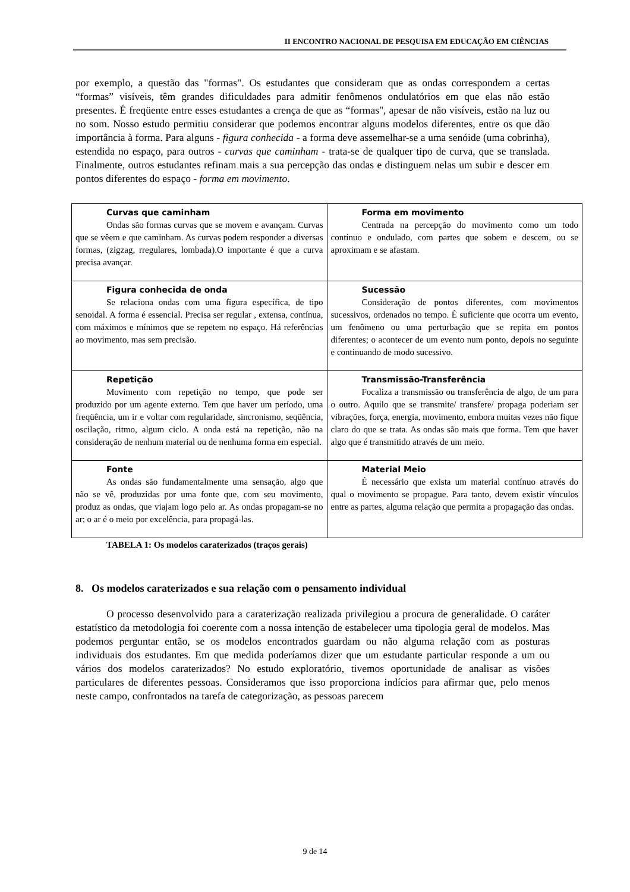II ENCONTRO NACIONAL DE PESQUISA EM EDUCAÇÃO EM CIÊNCIAS
por exemplo, a questão das "formas". Os estudantes que consideram que as ondas correspondem a certas “formas” visíveis, têm grandes dificuldades para admitir fenômenos ondulatórios em que elas não estão presentes. É freqüente entre esses estudantes a crença de que as “formas", apesar de não visíveis, estão na luz ou no som. Nosso estudo permitiu considerar que podemos encontrar alguns modelos diferentes, entre os que dão importância à forma. Para alguns - figura conhecida - a forma deve assemelhar-se a uma senóide (uma cobrinha), estendida no espaço, para outros - curvas que caminham - trata-se de qualquer tipo de curva, que se translada. Finalmente, outros estudantes refinam mais a sua percepção das ondas e distinguem nelas um subir e descer em pontos diferentes do espaço - forma em movimento.
| Curvas que caminham Ondas são formas curvas que se movem e avançam. Curvas que se vêem e que caminham. As curvas podem responder a diversas formas, (zigzag, rregulares, lombada).O importante é que a curva precisa avançar. | Forma em movimento Centrada na percepção do movimento como um todo contínuo e ondulado, com partes que sobem e descem, ou se aproximam e se afastam. |
| Figura conhecida de onda Se relaciona ondas com uma figura específica, de tipo senoidal. A forma é essencial. Precisa ser regular , extensa, contínua, com máximos e mínimos que se repetem no espaço. Há referências ao movimento, mas sem precisão. | Sucessão Consideração de pontos diferentes, com movimentos sucessivos, ordenados no tempo. É suficiente que ocorra um evento, um fenômeno ou uma perturbação que se repita em pontos diferentes; o acontecer de um evento num ponto, depois no seguinte e continuando de modo sucessivo. |
| Repetição Movimento com repetição no tempo, que pode ser produzido por um agente externo. Tem que haver um período, uma freqüência, um ir e voltar com regularidade, sincronismo, seqüência, oscilação, ritmo, algum ciclo. A onda está na repetição, não na consideração de nenhum material ou de nenhuma forma em especial. | Transmissão-Transferência Focaliza a transmissão ou transferência de algo, de um para o outro. Aquilo que se transmite/ transfere/ propaga poderiam ser vibrações, força, energia, movimento, embora muitas vezes não fique claro do que se trata. As ondas são mais que forma. Tem que haver algo que é transmitido através de um meio. |
| Fonte As ondas são fundamentalmente uma sensação, algo que não se vê, produzidas por uma fonte que, com seu movimento, produz as ondas, que viajam logo pelo ar. As ondas propagam-se no ar; o ar é o meio por excelência, para propagá-las. | Material Meio É necessário que exista um material contínuo através do qual o movimento se propague. Para tanto, devem existir vínculos entre as partes, alguma relação que permita a propagação das ondas. |
TABELA 1: Os modelos caraterizados (traços gerais)
8. Os modelos caraterizados e sua relação com o pensamento individual
O processo desenvolvido para a caraterização realizada privilegiou a procura de generalidade. O caráter estatístico da metodologia foi coerente com a nossa intenção de estabelecer uma tipologia geral de modelos. Mas podemos perguntar então, se os modelos encontrados guardam ou não alguma relação com as posturas individuais dos estudantes. Em que medida poderíamos dizer que um estudante particular responde a um ou vários dos modelos caraterizados? No estudo exploratório, tivemos oportunidade de analisar as visões particulares de diferentes pessoas. Consideramos que isso proporciona indícios para afirmar que, pelo menos neste campo, confrontados na tarefa de categorização, as pessoas parecem
9 de 14